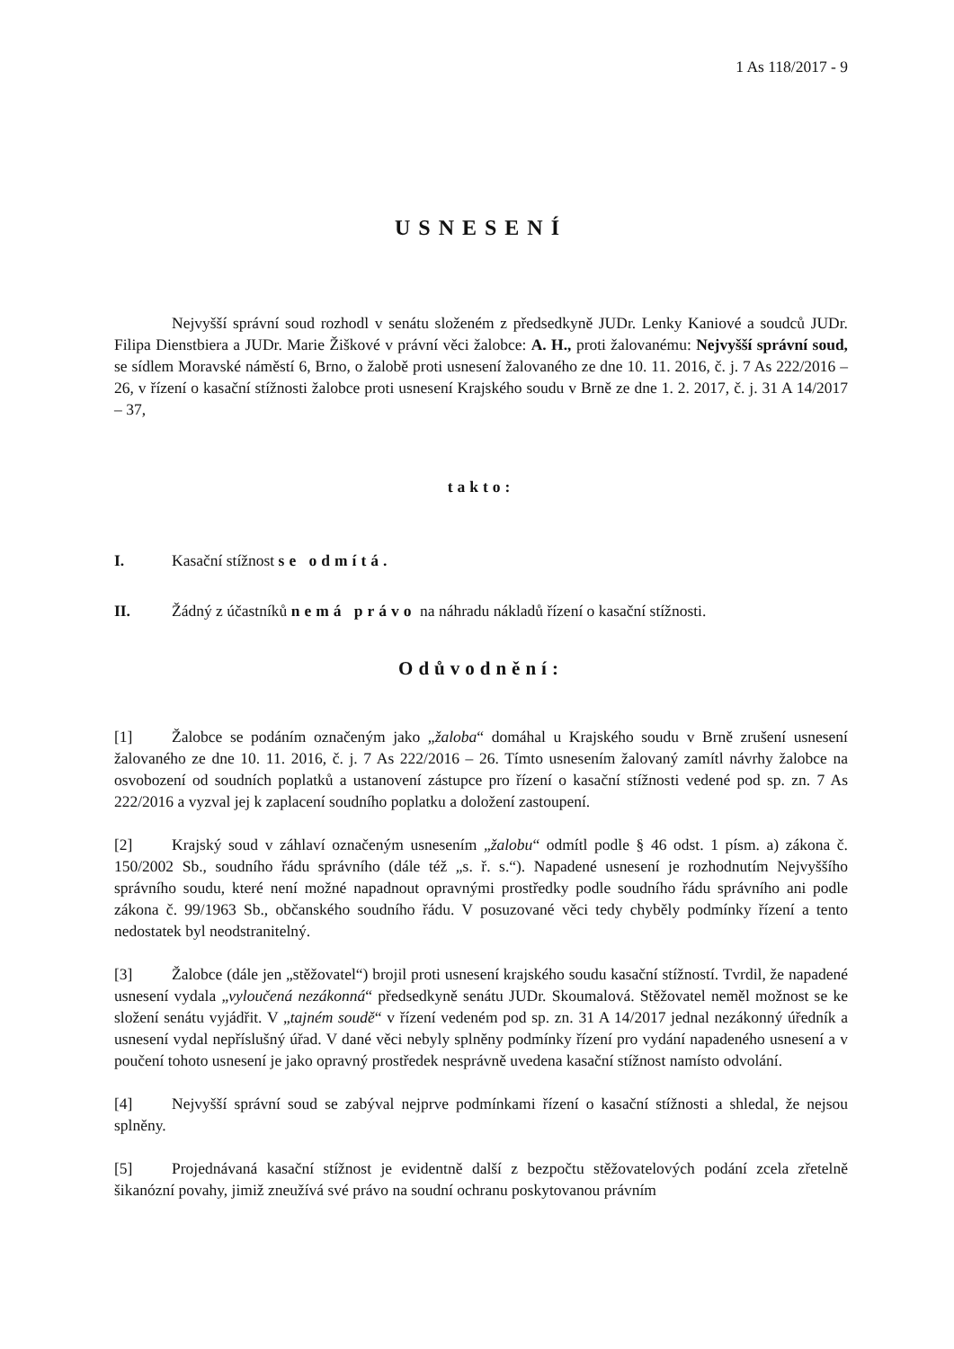1 As 118/2017 - 9
USNESENÍ
Nejvyšší správní soud rozhodl v senátu složeném z předsedkyně JUDr. Lenky Kaniové a soudců JUDr. Filipa Dienstbiera a JUDr. Marie Žiškové v právní věci žalobce: A. H., proti žalovanému: Nejvyšší správní soud, se sídlem Moravské náměstí 6, Brno, o žalobě proti usnesení žalovaného ze dne 10. 11. 2016, č. j. 7 As 222/2016 – 26, v řízení o kasační stížnosti žalobce proti usnesení Krajského soudu v Brně ze dne 1. 2. 2017, č. j. 31 A 14/2017 – 37,
takto:
I. Kasační stížnost se odmítá.
II. Žádný z účastníků nemá právo na náhradu nákladů řízení o kasační stížnosti.
Odůvodnění:
[1] Žalobce se podáním označeným jako „žaloba“ domáhal u Krajského soudu v Brně zrušení usnesení žalovaného ze dne 10. 11. 2016, č. j. 7 As 222/2016 – 26. Tímto usnesením žalovaný zamítl návrhy žalobce na osvobození od soudních poplatků a ustanovení zástupce pro řízení o kasační stížnosti vedené pod sp. zn. 7 As 222/2016 a vyzval jej k zaplacení soudního poplatku a doložení zastoupení.
[2] Krajský soud v záhlaví označeným usnesením „žalobu“ odmítl podle § 46 odst. 1 písm. a) zákona č. 150/2002 Sb., soudního řádu správního (dále též „s. ř. s.“). Napadené usnesení je rozhodnutím Nejvyššího správního soudu, které není možné napadnout opravnými prostředky podle soudního řádu správního ani podle zákona č. 99/1963 Sb., občanského soudního řádu. V posuzované věci tedy chyběly podmínky řízení a tento nedostatek byl neodstranitelný.
[3] Žalobce (dále jen „stěžovatel“) brojil proti usnesení krajského soudu kasační stížností. Tvrdil, že napadené usnesení vydala „vyloučená nezákonná“ předsedkyně senátu JUDr. Skoumalová. Stěžovatel neměl možnost se ke složení senátu vyjádřit. V „tajném soudě“ v řízení vedeném pod sp. zn. 31 A 14/2017 jednal nezákonný úředník a usnesení vydal nepříslušný úřad. V dané věci nebyly splněny podmínky řízení pro vydání napadeného usnesení a v poučení tohoto usnesení je jako opravný prostředek nesprávně uvedena kasační stížnost namísto odvolání.
[4] Nejvyšší správní soud se zabýval nejprve podmínkami řízení o kasační stížnosti a shledal, že nejsou splněny.
[5] Projednávaná kasační stížnost je evidentně další z bezpočtu stěžovatelových podání zcela zřetelně šikanózní povahy, jimiž zneužívá své právo na soudní ochranu poskytovanou právním